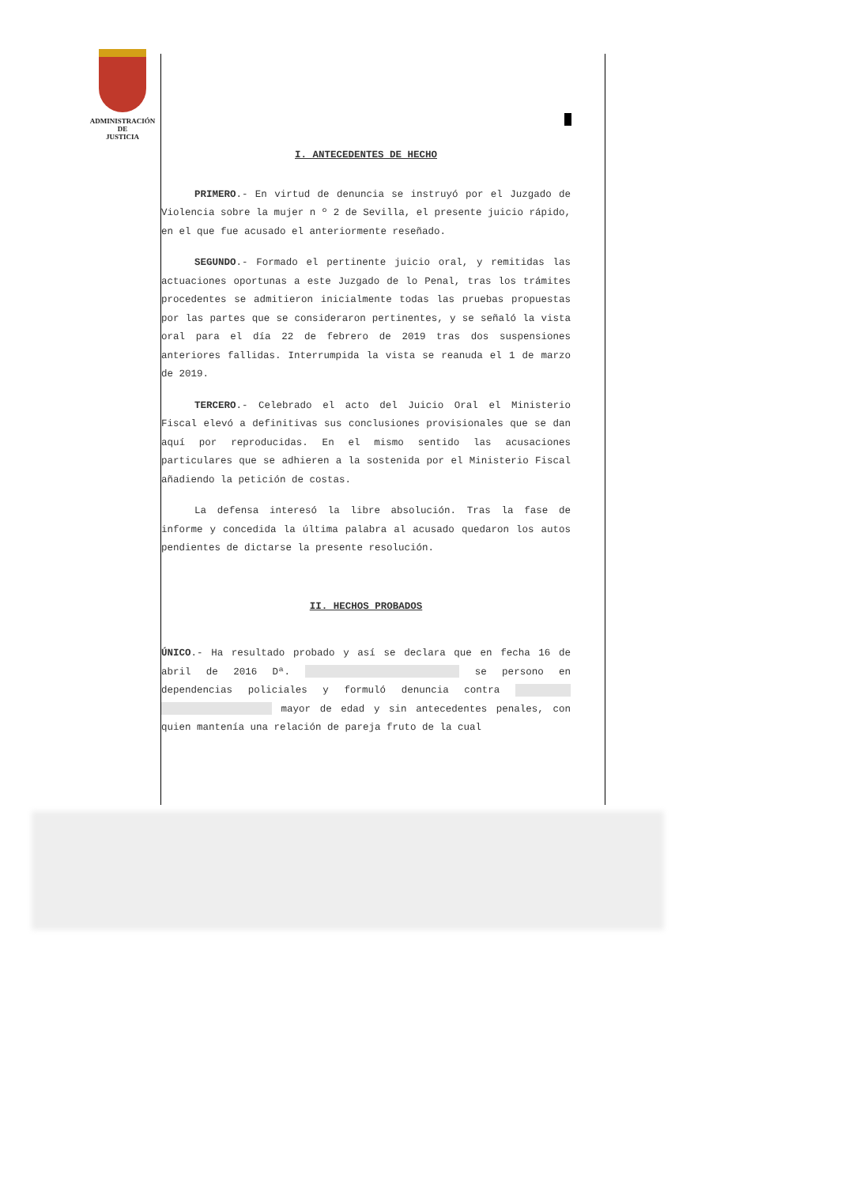ADMINISTRACIÓN
DE
JUSTICIA
I. ANTECEDENTES DE HECHO
PRIMERO.- En virtud de denuncia se instruyó por el Juzgado de Violencia sobre la mujer n º 2 de Sevilla, el presente juicio rápido, en el que fue acusado el anteriormente reseñado.
SEGUNDO.- Formado el pertinente juicio oral, y remitidas las actuaciones oportunas a este Juzgado de lo Penal, tras los trámites procedentes se admitieron inicialmente todas las pruebas propuestas por las partes que se consideraron pertinentes, y se señaló la vista oral para el día 22 de febrero de 2019 tras dos suspensiones anteriores fallidas. Interrumpida la vista se reanuda el 1 de marzo de 2019.
TERCERO.- Celebrado el acto del Juicio Oral el Ministerio Fiscal elevó a definitivas sus conclusiones provisionales que se dan aquí por reproducidas. En el mismo sentido las acusaciones particulares que se adhieren a la sostenida por el Ministerio Fiscal añadiendo la petición de costas.
La defensa interesó la libre absolución. Tras la fase de informe y concedida la última palabra al acusado quedaron los autos pendientes de dictarse la presente resolución.
II. HECHOS PROBADOS
ÚNICO.- Ha resultado probado y así se declara que en fecha 16 de abril de 2016 Dª. se persono en dependencias policiales y formuló denuncia contra mayor de edad y sin antecedentes penales, con quien mantenía una relación de pareja fruto de la cual